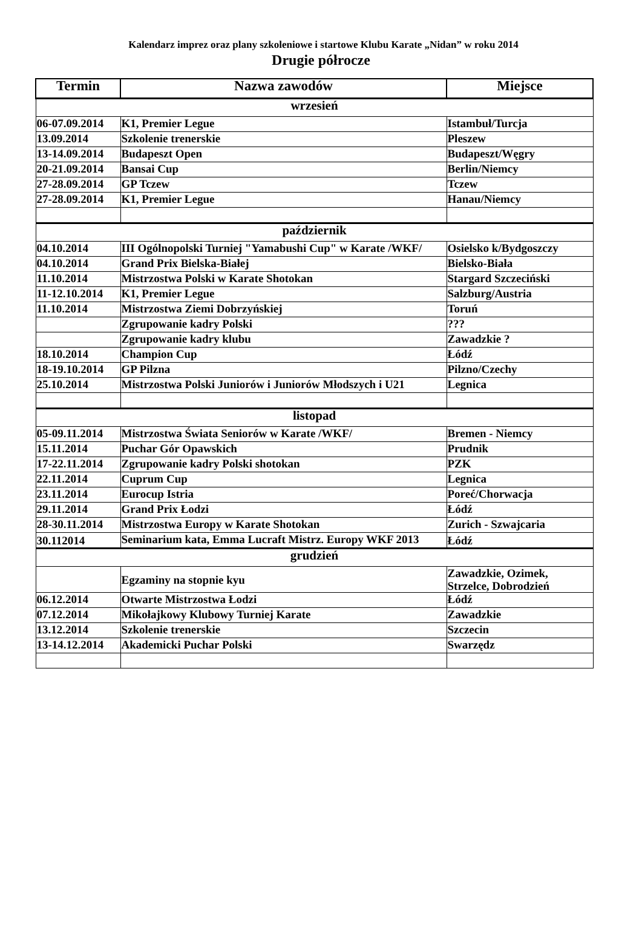Kalendarz imprez oraz plany szkoleniowe i startowe Klubu Karate „Nidan” w roku 2014
Drugie półrocze
| Termin | Nazwa zawodów | Miejsce |
| --- | --- | --- |
| wrzesień | | |
| 06-07.09.2014 | K1, Premier Legue | Istambuł/Turcja |
| 13.09.2014 | Szkolenie trenerskie | Pleszew |
| 13-14.09.2014 | Budapeszt Open | Budapeszt/Węgry |
| 20-21.09.2014 | Bansai Cup | Berlin/Niemcy |
| 27-28.09.2014 | GP Tczew | Tczew |
| 27-28.09.2014 | K1, Premier Legue | Hanau/Niemcy |
| październik | | |
| 04.10.2014 | III Ogólnopolski Turniej "Yamabushi Cup" w Karate /WKF/ | Osielsko k/Bydgoszczy |
| 04.10.2014 | Grand Prix Bielska-Białej | Bielsko-Biała |
| 11.10.2014 | Mistrzostwa Polski w Karate Shotokan | Stargard Szczeciński |
| 11-12.10.2014 | K1, Premier Legue | Salzburg/Austria |
| 11.10.2014 | Mistrzostwa Ziemi Dobrzyńskiej | Toruń |
| | Zgrupowanie kadry Polski | ??? |
| | Zgrupowanie kadry klubu | Zawadzkie ? |
| 18.10.2014 | Champion Cup | Łódź |
| 18-19.10.2014 | GP Pilzna | Pilzno/Czechy |
| 25.10.2014 | Mistrzostwa Polski Juniorów i Juniorów Młodszych i U21 | Legnica |
| listopad | | |
| 05-09.11.2014 | Mistrzostwa Świata Seniorów w Karate /WKF/ | Bremen - Niemcy |
| 15.11.2014 | Puchar Gór Opawskich | Prudnik |
| 17-22.11.2014 | Zgrupowanie kadry Polski shotokan | PZK |
| 22.11.2014 | Cuprum Cup | Legnica |
| 23.11.2014 | Eurocup Istria | Poreć/Chorwacja |
| 29.11.2014 | Grand Prix Łodzi | Łódź |
| 28-30.11.2014 | Mistrzostwa Europy w Karate Shotokan | Zurich - Szwajcaria |
| 30.112014 | Seminarium kata, Emma Lucraft Mistrz. Europy WKF 2013 | Łódź |
| grudzień | | |
| | Egzaminy na stopnie kyu | Zawadzkie, Ozimek, Strzelce, Dobrodzień |
| 06.12.2014 | Otwarte Mistrzostwa Łodzi | Łódź |
| 07.12.2014 | Mikołajkowy Klubowy Turniej Karate | Zawadzkie |
| 13.12.2014 | Szkolenie trenerskie | Szczecin |
| 13-14.12.2014 | Akademicki Puchar Polski | Swarzędz |